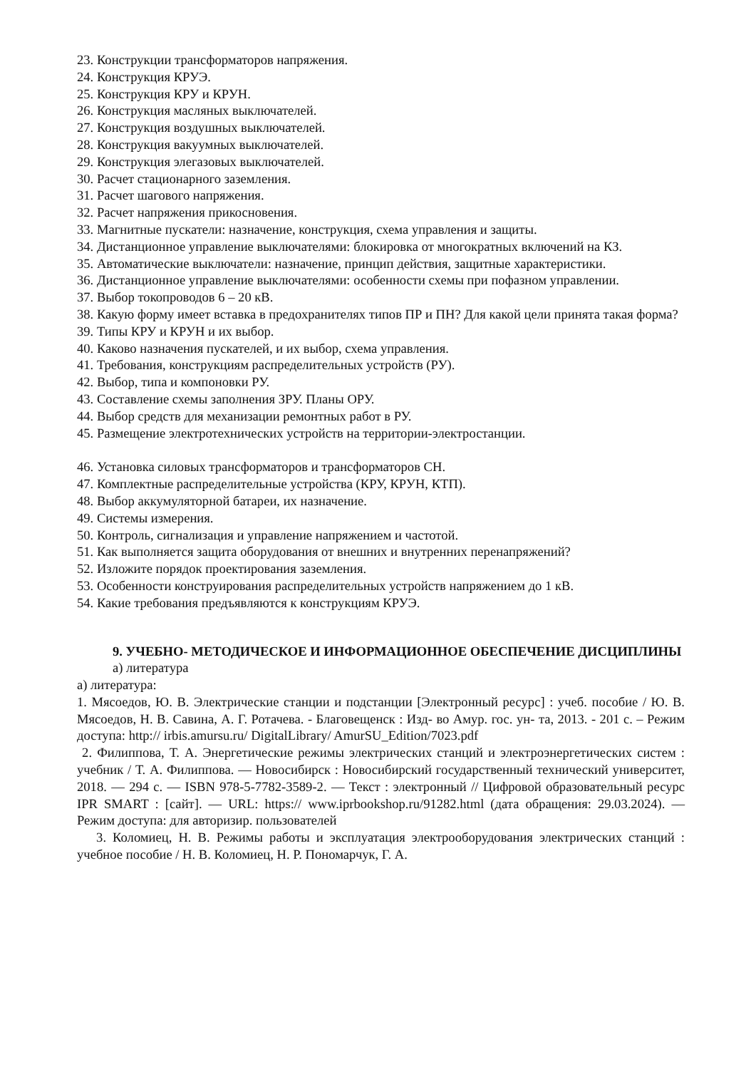23. Конструкции трансформаторов напряжения.
24. Конструкция КРУЭ.
25. Конструкция КРУ и КРУН.
26. Конструкция масляных выключателей.
27. Конструкция воздушных выключателей.
28. Конструкция вакуумных выключателей.
29. Конструкция элегазовых выключателей.
30. Расчет стационарного заземления.
31. Расчет шагового напряжения.
32. Расчет напряжения прикосновения.
33. Магнитные пускатели: назначение, конструкция, схема управления и защиты.
34. Дистанционное управление выключателями: блокировка от многократных включений на КЗ.
35. Автоматические выключатели: назначение, принцип действия, защитные характеристики.
36. Дистанционное управление выключателями: особенности схемы при пофазном управлении.
37. Выбор токопроводов 6 – 20 кВ.
38. Какую форму имеет вставка в предохранителях типов ПР и ПН? Для какой цели принята такая форма?
39. Типы КРУ и КРУН и их выбор.
40. Каково назначения пускателей, и их выбор, схема управления.
41. Требования, конструкциям распределительных устройств (РУ).
42. Выбор, типа и компоновки РУ.
43. Составление схемы заполнения ЗРУ. Планы ОРУ.
44. Выбор средств для механизации ремонтных работ в РУ.
45. Размещение электротехнических устройств на территории-электростанции.
46. Установка силовых трансформаторов и трансформаторов СН.
47. Комплектные распределительные устройства (КРУ, КРУН, КТП).
48. Выбор аккумуляторной батареи, их назначение.
49. Системы измерения.
50. Контроль, сигнализация и управление напряжением и частотой.
51. Как выполняется защита оборудования от внешних и внутренних перенапряжений?
52. Изложите порядок проектирования заземления.
53. Особенности конструирования распределительных устройств напряжением до 1 кВ.
54. Какие требования предъявляются к конструкциям КРУЭ.
9. УЧЕБНО- МЕТОДИЧЕСКОЕ И ИНФОРМАЦИОННОЕ ОБЕСПЕЧЕНИЕ ДИСЦИПЛИНЫ
а) литература
а) литература:
1. Мясоедов, Ю. В. Электрические станции и подстанции [Электронный ресурс] : учеб. пособие / Ю. В. Мясоедов, Н. В. Савина, А. Г. Ротачева. - Благовещенск : Изд- во Амур. гос. ун- та, 2013. - 201 с. – Режим доступа: http:// irbis.amursu.ru/ DigitalLibrary/ AmurSU_Edition/7023.pdf
2. Филиппова, Т. А. Энергетические режимы электрических станций и электроэнергетических систем : учебник / Т. А. Филиппова. — Новосибирск : Новосибирский государственный технический университет, 2018. — 294 c. — ISBN 978-5-7782-3589-2. — Текст : электронный // Цифровой образовательный ресурс IPR SMART : [сайт]. — URL: https:// www.iprbookshop.ru/91282.html (дата обращения: 29.03.2024). — Режим доступа: для авторизир. пользователей
3. Коломиец, Н. В. Режимы работы и эксплуатация электрооборудования электрических станций : учебное пособие / Н. В. Коломиец, Н. Р. Пономарчук, Г. А.